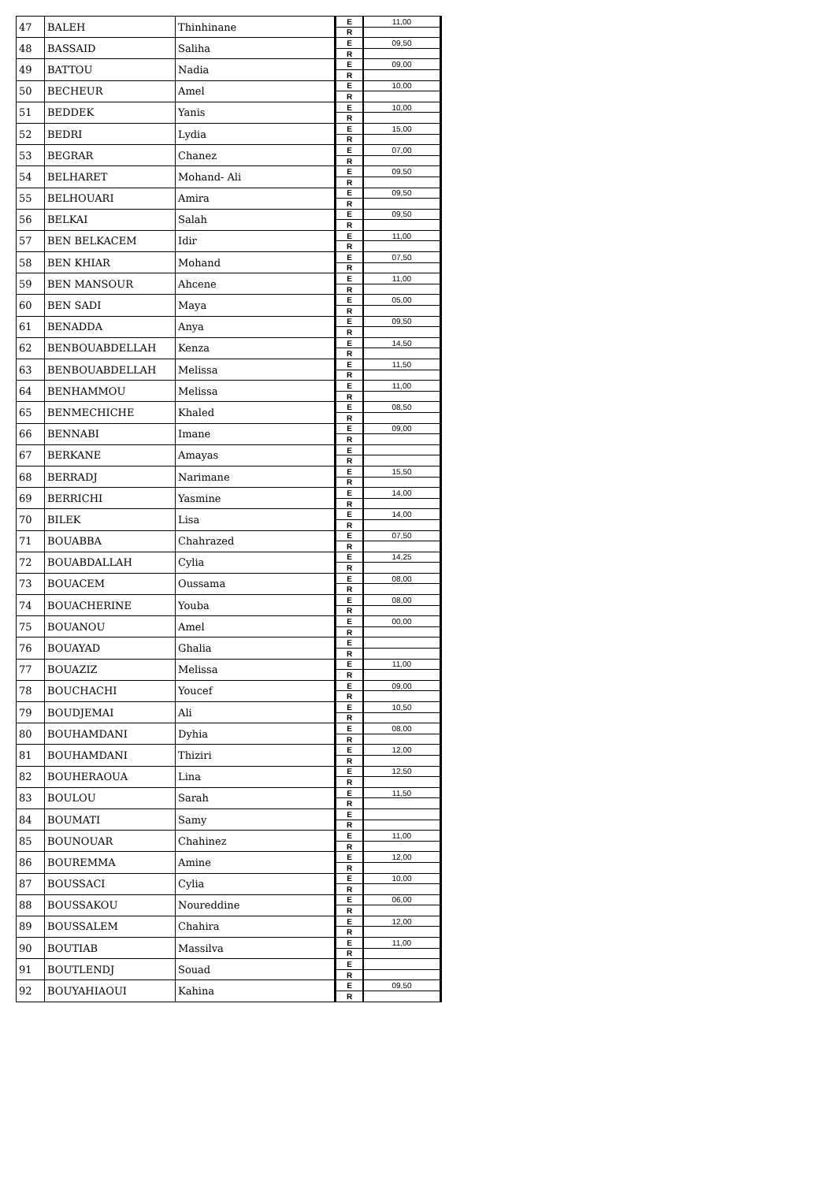| 47 | BALEH | Thinhinane | E | 11,00 |
| | | | R | |
| 48 | BASSAID | Saliha | E | 09,50 |
| | | | R | |
| 49 | BATTOU | Nadia | E | 09,00 |
| | | | R | |
| 50 | BECHEUR | Amel | E | 10,00 |
| | | | R | |
| 51 | BEDDEK | Yanis | E | 10,00 |
| | | | R | |
| 52 | BEDRI | Lydia | E | 15,00 |
| | | | R | |
| 53 | BEGRAR | Chanez | E | 07,00 |
| | | | R | |
| 54 | BELHARET | Mohand- Ali | E | 09,50 |
| | | | R | |
| 55 | BELHOUARI | Amira | E | 09,50 |
| | | | R | |
| 56 | BELKAI | Salah | E | 09,50 |
| | | | R | |
| 57 | BEN BELKACEM | Idir | E | 11,00 |
| | | | R | |
| 58 | BEN KHIAR | Mohand | E | 07,50 |
| | | | R | |
| 59 | BEN MANSOUR | Ahcene | E | 11,00 |
| | | | R | |
| 60 | BEN SADI | Maya | E | 05,00 |
| | | | R | |
| 61 | BENADDA | Anya | E | 09,50 |
| | | | R | |
| 62 | BENBOUABDELLAH | Kenza | E | 14,50 |
| | | | R | |
| 63 | BENBOUABDELLAH | Melissa | E | 11,50 |
| | | | R | |
| 64 | BENHAMMOU | Melissa | E | 11,00 |
| | | | R | |
| 65 | BENMECHICHE | Khaled | E | 08,50 |
| | | | R | |
| 66 | BENNABI | Imane | E | 09,00 |
| | | | R | |
| 67 | BERKANE | Amayas | E | |
| | | | R | |
| 68 | BERRADJ | Narimane | E | 15,50 |
| | | | R | |
| 69 | BERRICHI | Yasmine | E | 14,00 |
| | | | R | |
| 70 | BILEK | Lisa | E | 14,00 |
| | | | R | |
| 71 | BOUABBA | Chahrazed | E | 07,50 |
| | | | R | |
| 72 | BOUABDALLAH | Cylia | E | 14,25 |
| | | | R | |
| 73 | BOUACEM | Oussama | E | 08,00 |
| | | | R | |
| 74 | BOUACHERINE | Youba | E | 08,00 |
| | | | R | |
| 75 | BOUANOU | Amel | E | 00,00 |
| | | | R | |
| 76 | BOUAYAD | Ghalia | E | |
| | | | R | |
| 77 | BOUAZIZ | Melissa | E | 11,00 |
| | | | R | |
| 78 | BOUCHACHI | Youcef | E | 09,00 |
| | | | R | |
| 79 | BOUDJEMAI | Ali | E | 10,50 |
| | | | R | |
| 80 | BOUHAMDANI | Dyhia | E | 08,00 |
| | | | R | |
| 81 | BOUHAMDANI | Thiziri | E | 12,00 |
| | | | R | |
| 82 | BOUHERAOUA | Lina | E | 12,50 |
| | | | R | |
| 83 | BOULOU | Sarah | E | 11,50 |
| | | | R | |
| 84 | BOUMATI | Samy | E | |
| | | | R | |
| 85 | BOUNOUAR | Chahinez | E | 11,00 |
| | | | R | |
| 86 | BOUREMMA | Amine | E | 12,00 |
| | | | R | |
| 87 | BOUSSACI | Cylia | E | 10,00 |
| | | | R | |
| 88 | BOUSSAKOU | Noureddine | E | 06,00 |
| | | | R | |
| 89 | BOUSSALEM | Chahira | E | 12,00 |
| | | | R | |
| 90 | BOUTIAB | Massilva | E | 11,00 |
| | | | R | |
| 91 | BOUTLENDJ | Souad | E | |
| | | | R | |
| 92 | BOUYAHIAOUI | Kahina | E | 09,50 |
| | | | R | |